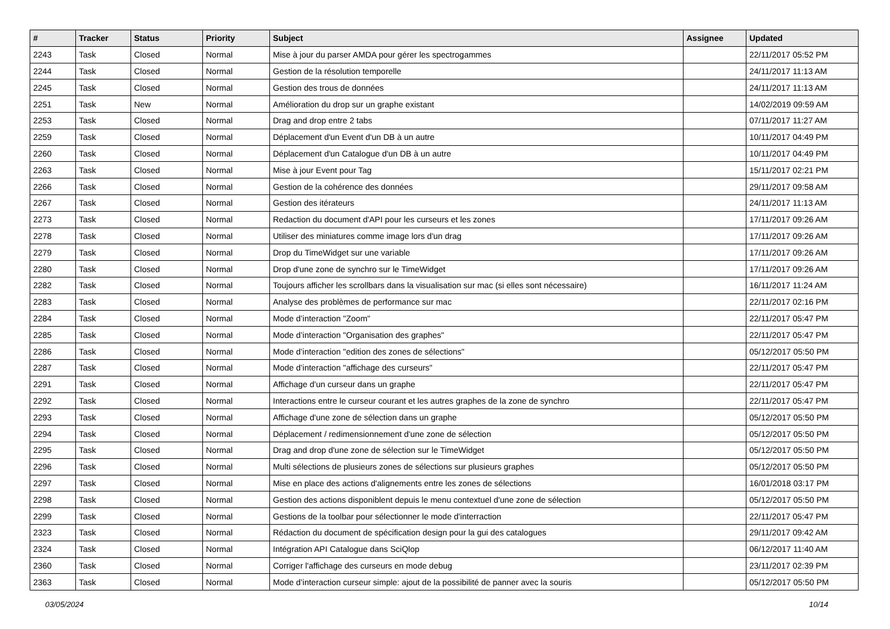| # | Tracker | Status | Priority | Subject | Assignee | Updated |
| --- | --- | --- | --- | --- | --- | --- |
| 2243 | Task | Closed | Normal | Mise à jour du parser AMDA pour gérer les spectrogammes | | 22/11/2017 05:52 PM |
| 2244 | Task | Closed | Normal | Gestion de la résolution temporelle | | 24/11/2017 11:13 AM |
| 2245 | Task | Closed | Normal | Gestion des trous de données | | 24/11/2017 11:13 AM |
| 2251 | Task | New | Normal | Amélioration du drop sur un graphe existant | | 14/02/2019 09:59 AM |
| 2253 | Task | Closed | Normal | Drag and drop entre 2 tabs | | 07/11/2017 11:27 AM |
| 2259 | Task | Closed | Normal | Déplacement d'un Event d'un DB à un autre | | 10/11/2017 04:49 PM |
| 2260 | Task | Closed | Normal | Déplacement d'un Catalogue d'un DB à un autre | | 10/11/2017 04:49 PM |
| 2263 | Task | Closed | Normal | Mise à jour Event pour Tag | | 15/11/2017 02:21 PM |
| 2266 | Task | Closed | Normal | Gestion de la cohérence des données | | 29/11/2017 09:58 AM |
| 2267 | Task | Closed | Normal | Gestion des itérateurs | | 24/11/2017 11:13 AM |
| 2273 | Task | Closed | Normal | Redaction du document d'API pour les curseurs et les zones | | 17/11/2017 09:26 AM |
| 2278 | Task | Closed | Normal | Utiliser des miniatures comme image lors d'un drag | | 17/11/2017 09:26 AM |
| 2279 | Task | Closed | Normal | Drop du TimeWidget sur une variable | | 17/11/2017 09:26 AM |
| 2280 | Task | Closed | Normal | Drop d'une zone de synchro sur le TimeWidget | | 17/11/2017 09:26 AM |
| 2282 | Task | Closed | Normal | Toujours afficher les scrollbars dans la visualisation sur mac (si elles sont nécessaire) | | 16/11/2017 11:24 AM |
| 2283 | Task | Closed | Normal | Analyse des problèmes de performance sur mac | | 22/11/2017 02:16 PM |
| 2284 | Task | Closed | Normal | Mode d’interaction "Zoom" | | 22/11/2017 05:47 PM |
| 2285 | Task | Closed | Normal | Mode d’interaction "Organisation des graphes" | | 22/11/2017 05:47 PM |
| 2286 | Task | Closed | Normal | Mode d’interaction "edition des zones de sélections" | | 05/12/2017 05:50 PM |
| 2287 | Task | Closed | Normal | Mode d’interaction "affichage des curseurs" | | 22/11/2017 05:47 PM |
| 2291 | Task | Closed | Normal | Affichage d'un curseur dans un graphe | | 22/11/2017 05:47 PM |
| 2292 | Task | Closed | Normal | Interactions entre le curseur courant et les autres graphes de la zone de synchro | | 22/11/2017 05:47 PM |
| 2293 | Task | Closed | Normal | Affichage d'une zone de sélection dans un graphe | | 05/12/2017 05:50 PM |
| 2294 | Task | Closed | Normal | Déplacement / redimensionnement d'une zone de sélection | | 05/12/2017 05:50 PM |
| 2295 | Task | Closed | Normal | Drag and drop d'une zone de sélection sur le TimeWidget | | 05/12/2017 05:50 PM |
| 2296 | Task | Closed | Normal | Multi sélections de plusieurs zones de sélections sur plusieurs graphes | | 05/12/2017 05:50 PM |
| 2297 | Task | Closed | Normal | Mise en place des actions d'alignements entre les zones de sélections | | 16/01/2018 03:17 PM |
| 2298 | Task | Closed | Normal | Gestion des actions disponiblent depuis le menu contextuel d'une zone de sélection | | 05/12/2017 05:50 PM |
| 2299 | Task | Closed | Normal | Gestions de la toolbar pour sélectionner le mode d'interraction | | 22/11/2017 05:47 PM |
| 2323 | Task | Closed | Normal | Rédaction du document de spécification design pour la gui des catalogues | | 29/11/2017 09:42 AM |
| 2324 | Task | Closed | Normal | Intégration API Catalogue dans SciQlop | | 06/12/2017 11:40 AM |
| 2360 | Task | Closed | Normal | Corriger l'affichage des curseurs en mode debug | | 23/11/2017 02:39 PM |
| 2363 | Task | Closed | Normal | Mode d’interaction curseur simple: ajout de la possibilité de panner avec la souris | | 05/12/2017 05:50 PM |
03/05/2024 10/14